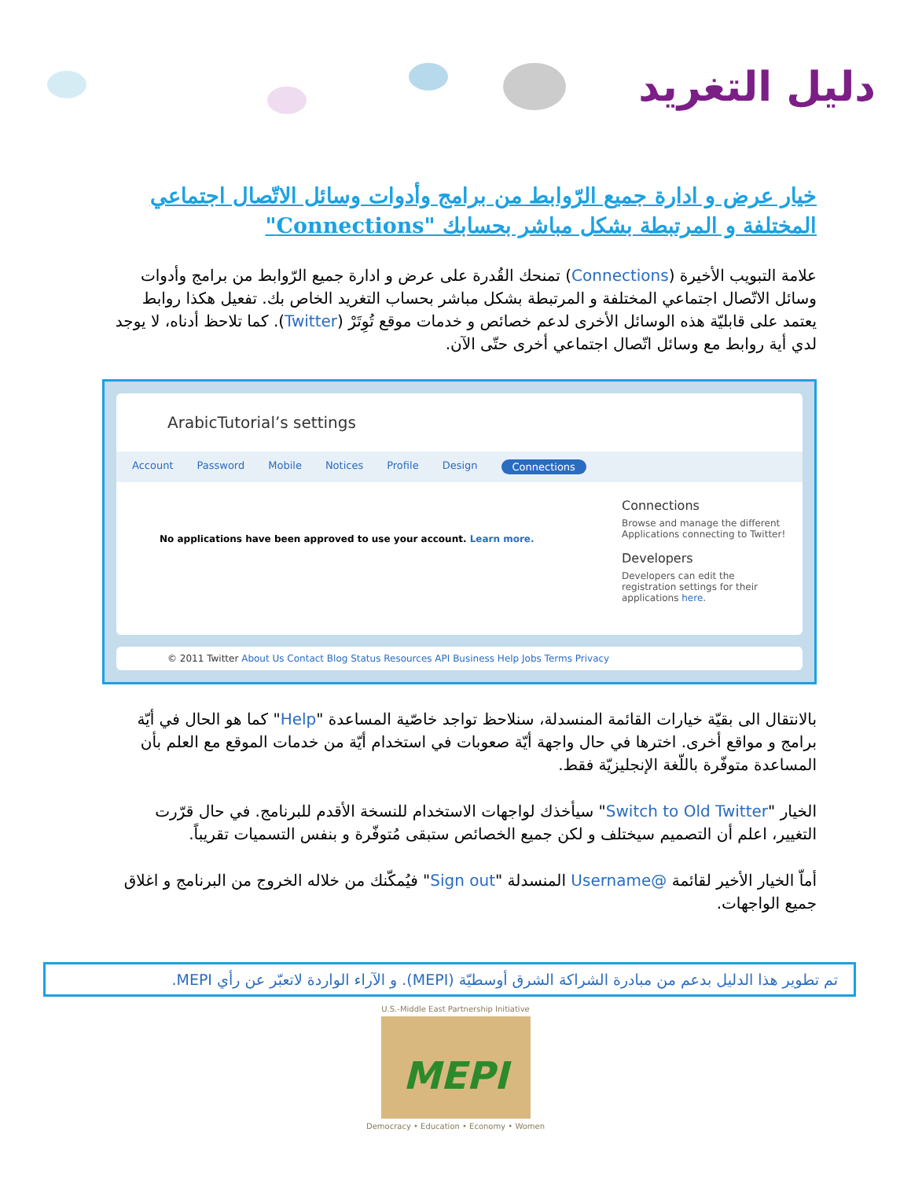دليل التغريد
خيار عرض و ادارة جميع الرّوابط من برامج وأدوات وسائل الاتّصال اجتماعي المختلفة و المرتبطة بشكل مباشر بحسابك "Connections"
علامة التبويب الأخيرة (Connections) تمنحك القُدرة على عرض و ادارة جميع الرّوابط من برامج وأدوات وسائل الاتّصال اجتماعي المختلفة و المرتبطة بشكل مباشر بحساب التغريد الخاص بك. تفعيل هكذا روابط يعتمد على قابليّة هذه الوسائل الأخرى لدعم خصائص و خدمات موقع تُوِتَرْ (Twitter). كما تلاحظ أدناه، لا يوجد لدي أية روابط مع وسائل اتّصال اجتماعي أخرى حتّى الآن.
ArabicTutorial’s settings
Account Password Mobile Notices Profile Design Connections
No applications have been approved to use your account. Learn more.
Connections
Browse and manage the different Applications connecting to Twitter!
Developers
Developers can edit the registration settings for their applications here.
© 2011 Twitter About Us Contact Blog Status Resources API Business Help Jobs Terms Privacy
بالانتقال الى بقيّة خيارات القائمة المنسدلة، سنلاحظ تواجد خاصّية المساعدة "Help" كما هو الحال في أيّة برامج و مواقع أخرى. اخترها في حال واجهة أيّة صعوبات في استخدام أيّة من خدمات الموقع مع العلم بأن المساعدة متوفّرة باللّغة الإنجليزيّة فقط.
الخيار "Switch to Old Twitter" سيأخذك لواجهات الاستخدام للنسخة الأقدم للبرنامج. في حال قرّرت التغيير، اعلم أن التصميم سيختلف و لكن جميع الخصائص ستبقى مُتوفّرة و بنفس التسميات تقريباً.
أماّ الخيار الأخير لقائمة @Username المنسدلة "Sign out" فيُمكّنك من خلاله الخروج من البرنامج و اغلاق جميع الواجهات.
تم تطوير هذا الدليل بدعم من مبادرة الشراكة الشرق أوسطيّة (MEPI). و الآراء الواردة لاتعبّر عن رأي MEPI.
U.S.-Middle East Partnership Initiative
MEPI
Democracy • Education • Economy • Women